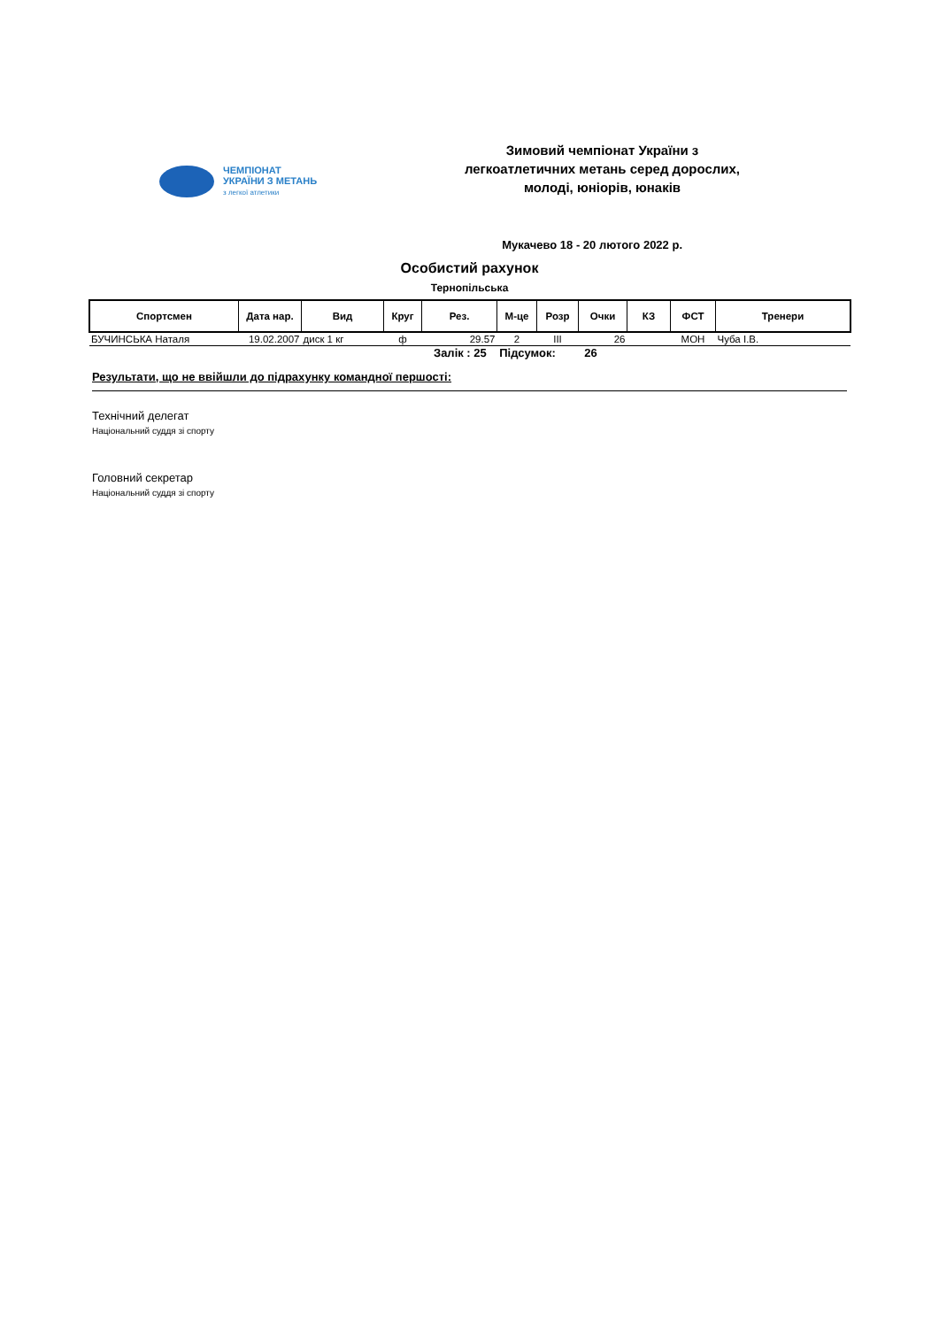ЧЕМПІОНАТ
УКРАЇНИ З МЕТАНЬ
з легкої атлетики
Зимовий чемпіонат України з
легкоатлетичних метань серед дорослих,
молоді, юніорів, юнаків
Мукачево 18 - 20 лютого 2022 р.
Особистий рахунок
Тернопільська
| Спортсмен | Дата нар. | Вид | Круг | Рез. | М-це | Розр | Очки | КЗ | ФСТ | Тренери |
| --- | --- | --- | --- | --- | --- | --- | --- | --- | --- | --- |
| БУЧИНСЬКА Наталя | 19.02.2007 | диск 1 кг | ф | 29.57 | 2 | III | 26 | | МОН | Чуба І.В. |
Залік : 25 Підсумок: 26
Результати, що не ввійшли до підрахунку командної першості:
Технічний делегат
Національний суддя зі спорту
Головний секретар
Національний суддя зі спорту